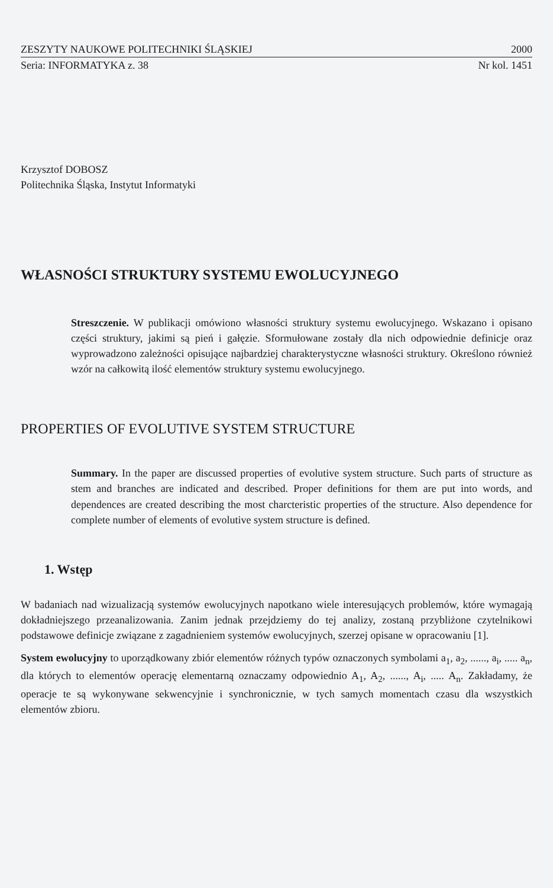ZESZYTY NAUKOWE POLITECHNIKI ŚLĄSKIEJ 2000
Seria: INFORMATYKA z. 38 Nr kol. 1451
Krzysztof DOBOSZ
Politechnika Śląska, Instytut Informatyki
WŁASNOŚCI STRUKTURY SYSTEMU EWOLUCYJNEGO
Streszczenie. W publikacji omówiono własności struktury systemu ewolucyjnego. Wskazano i opisano części struktury, jakimi są pień i gałęzie. Sformułowane zostały dla nich odpowiednie definicje oraz wyprowadzono zależności opisujące najbardziej charakterystyczne własności struktury. Określono również wzór na całkowitą ilość elementów struktury systemu ewolucyjnego.
PROPERTIES OF EVOLUTIVE SYSTEM STRUCTURE
Summary. In the paper are discussed properties of evolutive system structure. Such parts of structure as stem and branches are indicated and described. Proper definitions for them are put into words, and dependences are created describing the most charcteristic properties of the structure. Also dependence for complete number of elements of evolutive system structure is defined.
1. Wstęp
W badaniach nad wizualizacją systemów ewolucyjnych napotkano wiele interesujących problemów, które wymagają dokładniejszego przeanalizowania. Zanim jednak przejdziemy do tej analizy, zostaną przybliżone czytelnikowi podstawowe definicje związane z zagadnieniem systemów ewolucyjnych, szerzej opisane w opracowaniu [1].
System ewolucyjny to uporządkowany zbiór elementów różnych typów oznaczonych symbolami a<sub>1</sub>, a<sub>2</sub>, ......, a<sub>i</sub>, ..... a<sub>n</sub>, dla których to elementów operację elementarną oznaczamy odpowiednio A<sub>1</sub>, A<sub>2</sub>, ......, A<sub>i</sub>, ..... A<sub>n</sub>. Zakładamy, że operacje te są wykonywane sekwencyjnie i synchronicznie, w tych samych momentach czasu dla wszystkich elementów zbioru.